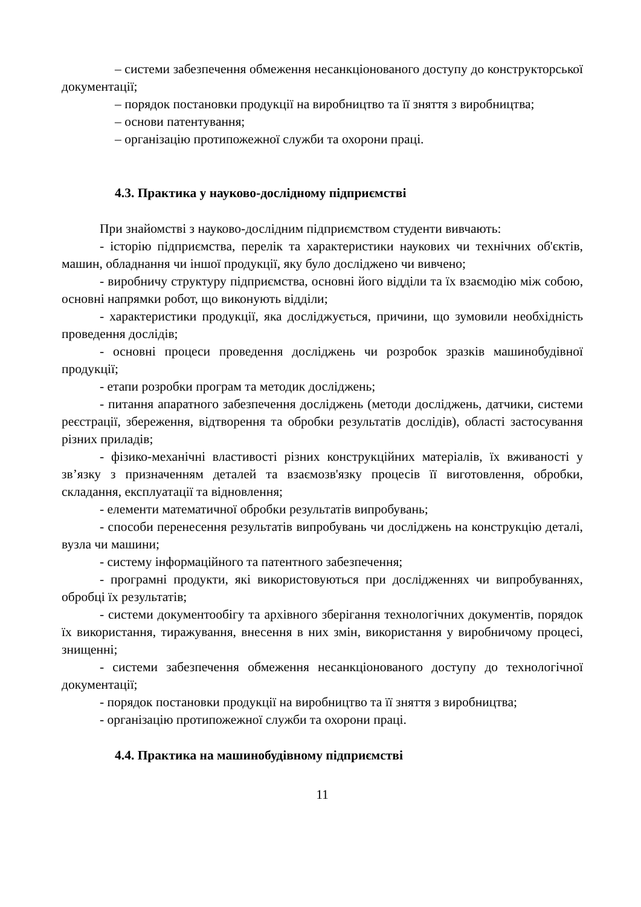– системи забезпечення обмеження несанкціонованого доступу до конструкторської документації;
– порядок постановки продукції на виробництво та її зняття з виробництва;
– основи патентування;
– організацію протипожежної служби та охорони праці.
4.3. Практика у науково-дослідному підприємстві
При знайомстві з науково-дослідним підприємством студенти вивчають:
- історію підприємства, перелік та характеристики наукових чи технічних об'єктів, машин, обладнання чи іншої продукції, яку було досліджено чи вивчено;
- виробничу структуру підприємства, основні його відділи та їх взаємодію між собою, основні напрямки робот, що виконують відділи;
- характеристики продукції, яка досліджується, причини, що зумовили необхідність проведення дослідів;
- основні процеси проведення досліджень чи розробок зразків машинобудівної продукції;
- етапи розробки програм та методик досліджень;
- питання апаратного забезпечення досліджень (методи досліджень, датчики, системи реєстрації, збереження, відтворення та обробки результатів дослідів), області застосування різних приладів;
- фізико-механічні властивості різних конструкційних матеріалів, їх вживаності у зв’язку з призначенням деталей та взаємозв'язку процесів її виготовлення, обробки, складання, експлуатації та відновлення;
- елементи математичної обробки результатів випробувань;
- способи перенесення результатів випробувань чи досліджень на конструкцію деталі, вузла чи машини;
- систему інформаційного та патентного забезпечення;
- програмні продукти, які використовуються при дослідженнях чи випробуваннях, обробці їх результатів;
- системи документообігу та архівного зберігання технологічних документів, порядок їх використання, тиражування, внесення в них змін, використання у виробничому процесі, знищенні;
- системи забезпечення обмеження несанкціонованого доступу до технологічної документації;
- порядок постановки продукції на виробництво та її зняття з виробництва;
- організацію протипожежної служби та охорони праці.
4.4. Практика на машинобудівному підприємстві
11